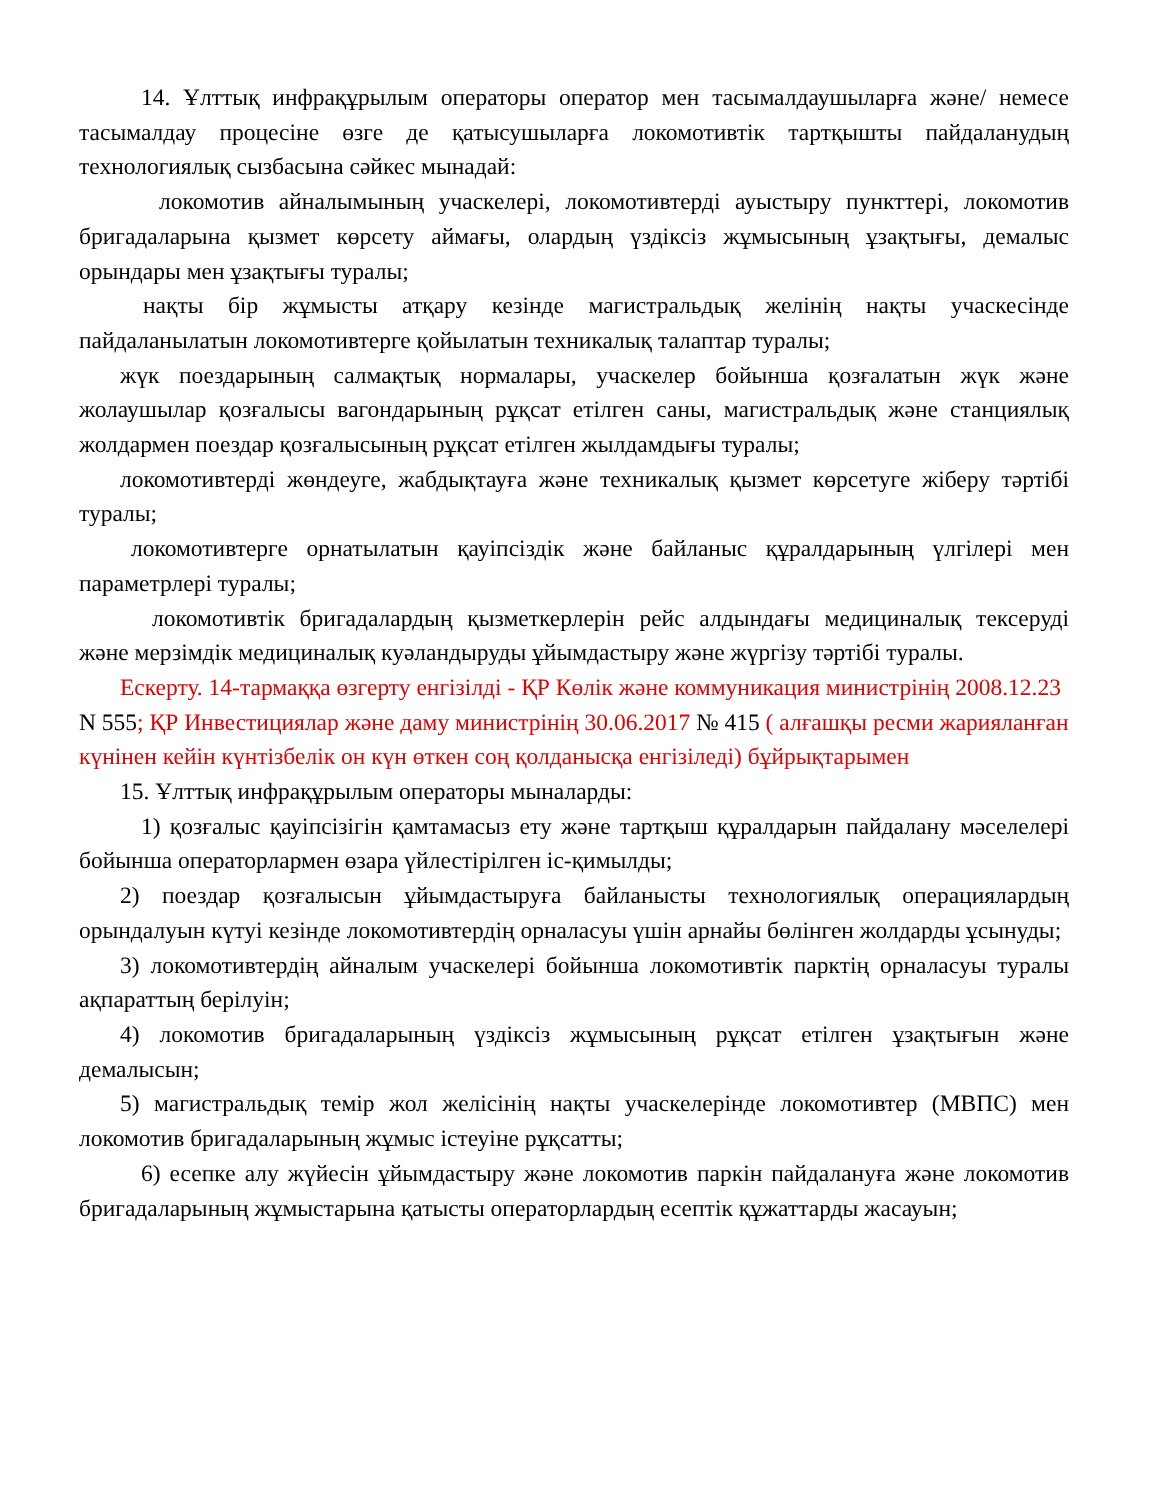14. Ұлттық инфрақұрылым операторы оператор мен тасымалдаушыларға және/ немесе тасымалдау процесіне өзге де қатысушыларға локомотивтік тартқышты пайдаланудың технологиялық сызбасына сәйкес мынадай:
локомотив айналымының учаскелері, локомотивтерді ауыстыру пункттері, локомотив бригадаларына қызмет көрсету аймағы, олардың үздіксіз жұмысының ұзақтығы, демалыс орындары мен ұзақтығы туралы;
нақты бір жұмысты атқару кезінде магистральдық желінің нақты учаскесінде пайдаланылатын локомотивтерге қойылатын техникалық талаптар туралы;
жүк поездарының салмақтық нормалары, учаскелер бойынша қозғалатын жүк және жолаушылар қозғалысы вагондарының рұқсат етілген саны, магистральдық және станциялық жолдармен поездар қозғалысының рұқсат етілген жылдамдығы туралы;
локомотивтерді жөндеуге, жабдықтауға және техникалық қызмет көрсетуге жіберу тәртібі туралы;
локомотивтерге орнатылатын қауіпсіздік және байланыс құралдарының үлгілері мен параметрлері туралы;
локомотивтік бригадалардың қызметкерлерін рейс алдындағы медициналық тексеруді және мерзімдік медициналық куәландыруды ұйымдастыру және жүргізу тәртібі туралы.
Ескерту. 14-тармаққа өзгерту енгізілді - ҚР Көлік және коммуникация министрінің 2008.12.23 N 555; ҚР Инвестициялар және даму министрінің 30.06.2017 № 415 ( алғашқы ресми жарияланған күнінен кейін күнтізбелік он күн өткен соң қолданысқа енгізіледі) бұйрықтарымен
15. Ұлттық инфрақұрылым операторы мыналарды:
1) қозғалыс қауіпсізігін қамтамасыз ету және тартқыш құралдарын пайдалану мәселелері бойынша операторлармен өзара үйлестірілген іс-қимылды;
2) поездар қозғалысын ұйымдастыруға байланысты технологиялық операциялардың орындалуын күтуі кезінде локомотивтердің орналасуы үшін арнайы бөлінген жолдарды ұсынуды;
3) локомотивтердің айналым учаскелері бойынша локомотивтік парктің орналасуы туралы ақпараттың берілуін;
4) локомотив бригадаларының үздіксіз жұмысының рұқсат етілген ұзақтығын және демалысын;
5) магистральдық темір жол желісінің нақты учаскелерінде локомотивтер (МВПС) мен локомотив бригадаларының жұмыс істеуіне рұқсатты;
6) есепке алу жүйесін ұйымдастыру және локомотив паркін пайдалануға және локомотив бригадаларының жұмыстарына қатысты операторлардың есептік құжаттарды жасауын;